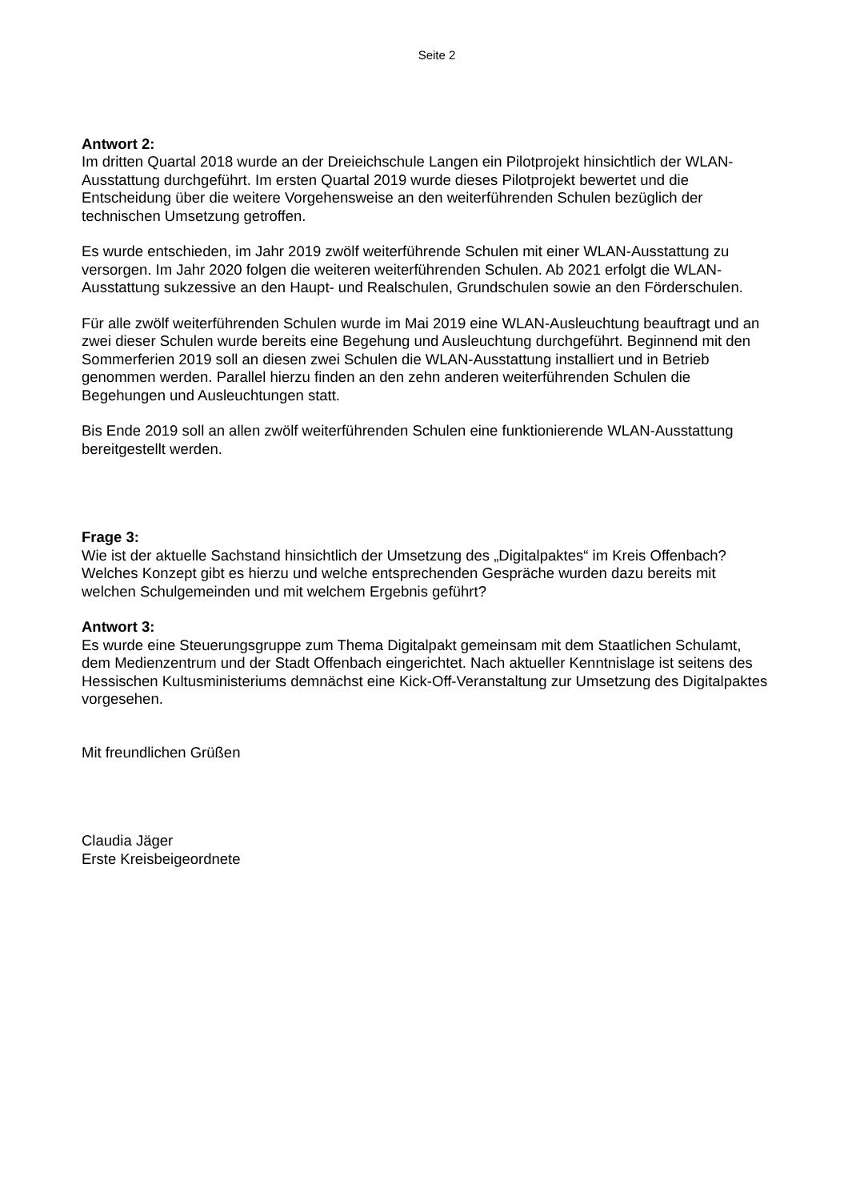Seite 2
Antwort 2:
Im dritten Quartal 2018 wurde an der Dreieichschule Langen ein Pilotprojekt hinsichtlich der WLAN-Ausstattung durchgeführt. Im ersten Quartal 2019 wurde dieses Pilotprojekt bewertet und die Entscheidung über die weitere Vorgehensweise an den weiterführenden Schulen bezüglich der technischen Umsetzung getroffen.
Es wurde entschieden, im Jahr 2019 zwölf weiterführende Schulen mit einer WLAN-Ausstattung zu versorgen. Im Jahr 2020 folgen die weiteren weiterführenden Schulen. Ab 2021 erfolgt die WLAN-Ausstattung sukzessive an den Haupt- und Realschulen, Grundschulen sowie an den Förderschulen.
Für alle zwölf weiterführenden Schulen wurde im Mai 2019 eine WLAN-Ausleuchtung beauftragt und an zwei dieser Schulen wurde bereits eine Begehung und Ausleuchtung durchgeführt. Beginnend mit den Sommerferien 2019 soll an diesen zwei Schulen die WLAN-Ausstattung installiert und in Betrieb genommen werden. Parallel hierzu finden an den zehn anderen weiterführenden Schulen die Begehungen und Ausleuchtungen statt.
Bis Ende 2019 soll an allen zwölf weiterführenden Schulen eine funktionierende WLAN-Ausstattung bereitgestellt werden.
Frage 3:
Wie ist der aktuelle Sachstand hinsichtlich der Umsetzung des „Digitalpaktes“ im Kreis Offenbach? Welches Konzept gibt es hierzu und welche entsprechenden Gespräche wurden dazu bereits mit welchen Schulgemeinden und mit welchem Ergebnis geführt?
Antwort 3:
Es wurde eine Steuerungsgruppe zum Thema Digitalpakt gemeinsam mit dem Staatlichen Schulamt, dem Medienzentrum und der Stadt Offenbach eingerichtet. Nach aktueller Kenntnislage ist seitens des Hessischen Kultusministeriums demnächst eine Kick-Off-Veranstaltung zur Umsetzung des Digitalpaktes vorgesehen.
Mit freundlichen Grüßen
Claudia Jäger
Erste Kreisbeigeordnete